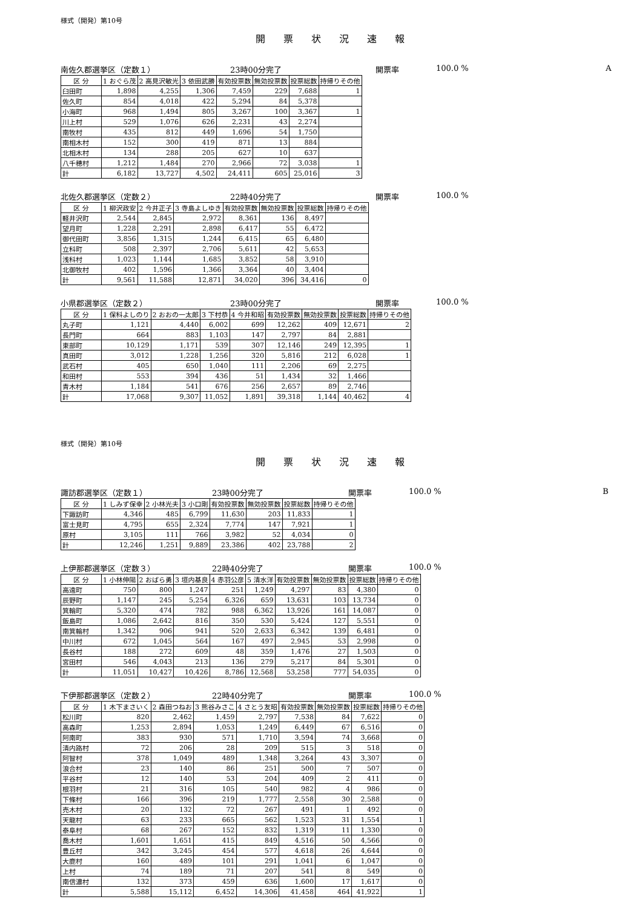様式（開発）第10号
開票状況速報
南佐久郡選挙区（定数１） 23時00分完了 開票率 100.0 % A
| 区 分 | 1 おぐら茂 | 2 高見沢敏光 | 3 依田武勝 | 有効投票数 | 無効投票数 | 投票総数 | 持帰りその他 |
| --- | --- | --- | --- | --- | --- | --- | --- |
| 臼田町 | 1,898 | 4,255 | 1,306 | 7,459 | 229 | 7,688 | 1 |
| 佐久町 | 854 | 4,018 | 422 | 5,294 | 84 | 5,378 | |
| 小海町 | 968 | 1,494 | 805 | 3,267 | 100 | 3,367 | 1 |
| 川上村 | 529 | 1,076 | 626 | 2,231 | 43 | 2,274 | |
| 南牧村 | 435 | 812 | 449 | 1,696 | 54 | 1,750 | |
| 南相木村 | 152 | 300 | 419 | 871 | 13 | 884 | |
| 北相木村 | 134 | 288 | 205 | 627 | 10 | 637 | |
| 八千穂村 | 1,212 | 1,484 | 270 | 2,966 | 72 | 3,038 | 1 |
| 計 | 6,182 | 13,727 | 4,502 | 24,411 | 605 | 25,016 | 3 |
北佐久郡選挙区（定数２） 22時40分完了 開票率 100.0 %
| 区 分 | 1 柳沢政安 | 2 今井正子 | 3 寺島よしゆき | 有効投票数 | 無効投票数 | 投票総数 | 持帰りその他 |
| --- | --- | --- | --- | --- | --- | --- | --- |
| 軽井沢町 | 2,544 | 2,845 | 2,972 | 8,361 | 136 | 8,497 | |
| 望月町 | 1,228 | 2,291 | 2,898 | 6,417 | 55 | 6,472 | |
| 御代田町 | 3,856 | 1,315 | 1,244 | 6,415 | 65 | 6,480 | |
| 立科町 | 508 | 2,397 | 2,706 | 5,611 | 42 | 5,653 | |
| 浅科村 | 1,023 | 1,144 | 1,685 | 3,852 | 58 | 3,910 | |
| 北御牧村 | 402 | 1,596 | 1,366 | 3,364 | 40 | 3,404 | |
| 計 | 9,561 | 11,588 | 12,871 | 34,020 | 396 | 34,416 | 0 |
小県郡選挙区（定数２） 23時00分完了 開票率 100.0 %
| 区 分 | 1 保科よしのり | 2 おおの一太郎 | 3 下村恭 | 4 今井和昭 | 有効投票数 | 無効投票数 | 投票総数 | 持帰りその他 |
| --- | --- | --- | --- | --- | --- | --- | --- | --- |
| 丸子町 | 1,121 | 4,440 | 6,002 | 699 | 12,262 | 409 | 12,671 | 2 |
| 長門町 | 664 | 883 | 1,103 | 147 | 2,797 | 84 | 2,881 | |
| 東部町 | 10,129 | 1,171 | 539 | 307 | 12,146 | 249 | 12,395 | 1 |
| 真田町 | 3,012 | 1,228 | 1,256 | 320 | 5,816 | 212 | 6,028 | 1 |
| 武石村 | 405 | 650 | 1,040 | 111 | 2,206 | 69 | 2,275 | |
| 和田村 | 553 | 394 | 436 | 51 | 1,434 | 32 | 1,466 | |
| 青木村 | 1,184 | 541 | 676 | 256 | 2,657 | 89 | 2,746 | |
| 計 | 17,068 | 9,307 | 11,052 | 1,891 | 39,318 | 1,144 | 40,462 | 4 |
様式（開発）第10号
開票状況速報
諏訪郡選挙区（定数１） 23時00分完了 開票率 100.0 % B
| 区 分 | 1 しみず保幸 | 2 小林光夫 | 3 小口剛 | 有効投票数 | 無効投票数 | 投票総数 | 持帰りその他 |
| --- | --- | --- | --- | --- | --- | --- | --- |
| 下諏訪町 | 4,346 | 485 | 6,799 | 11,630 | 203 | 11,833 | 1 |
| 富士見町 | 4,795 | 655 | 2,324 | 7,774 | 147 | 7,921 | 1 |
| 原村 | 3,105 | 111 | 766 | 3,982 | 52 | 4,034 | 0 |
| 計 | 12,246 | 1,251 | 9,889 | 23,386 | 402 | 23,788 | 2 |
上伊那郡選挙区（定数３） 22時40分完了 開票率 100.0 %
| 区 分 | 1 小林伸陽 | 2 おばら勇 | 3 垣内基良 | 4 赤羽公彦 | 5 清水洋 | 有効投票数 | 無効投票数 | 投票総数 | 持帰りその他 |
| --- | --- | --- | --- | --- | --- | --- | --- | --- | --- |
| 高遠町 | 750 | 800 | 1,247 | 251 | 1,249 | 4,297 | 83 | 4,380 | 0 |
| 辰野町 | 1,147 | 245 | 5,254 | 6,326 | 659 | 13,631 | 103 | 13,734 | 0 |
| 箕輪町 | 5,320 | 474 | 782 | 988 | 6,362 | 13,926 | 161 | 14,087 | 0 |
| 飯島町 | 1,086 | 2,642 | 816 | 350 | 530 | 5,424 | 127 | 5,551 | 0 |
| 南箕輪村 | 1,342 | 906 | 941 | 520 | 2,633 | 6,342 | 139 | 6,481 | 0 |
| 中川村 | 672 | 1,045 | 564 | 167 | 497 | 2,945 | 53 | 2,998 | 0 |
| 長谷村 | 188 | 272 | 609 | 48 | 359 | 1,476 | 27 | 1,503 | 0 |
| 宮田村 | 546 | 4,043 | 213 | 136 | 279 | 5,217 | 84 | 5,301 | 0 |
| 計 | 11,051 | 10,427 | 10,426 | 8,786 | 12,568 | 53,258 | 777 | 54,035 | 0 |
下伊那郡選挙区（定数２） 22時40分完了 開票率 100.0 %
| 区 分 | 1 木下まさいく | 2 森田つねお | 3 熊谷みさこ | 4 さとう友昭 | 有効投票数 | 無効投票数 | 投票総数 | 持帰りその他 |
| --- | --- | --- | --- | --- | --- | --- | --- | --- |
| 松川町 | 820 | 2,462 | 1,459 | 2,797 | 7,538 | 84 | 7,622 | 0 |
| 高森町 | 1,253 | 2,894 | 1,053 | 1,249 | 6,449 | 67 | 6,516 | 0 |
| 阿南町 | 383 | 930 | 571 | 1,710 | 3,594 | 74 | 3,668 | 0 |
| 清内路村 | 72 | 206 | 28 | 209 | 515 | 3 | 518 | 0 |
| 阿智村 | 378 | 1,049 | 489 | 1,348 | 3,264 | 43 | 3,307 | 0 |
| 浪合村 | 23 | 140 | 86 | 251 | 500 | 7 | 507 | 0 |
| 平谷村 | 12 | 140 | 53 | 204 | 409 | 2 | 411 | 0 |
| 根羽村 | 21 | 316 | 105 | 540 | 982 | 4 | 986 | 0 |
| 下條村 | 166 | 396 | 219 | 1,777 | 2,558 | 30 | 2,588 | 0 |
| 売木村 | 20 | 132 | 72 | 267 | 491 | 1 | 492 | 0 |
| 天龍村 | 63 | 233 | 665 | 562 | 1,523 | 31 | 1,554 | 1 |
| 泰阜村 | 68 | 267 | 152 | 832 | 1,319 | 11 | 1,330 | 0 |
| 喬木村 | 1,601 | 1,651 | 415 | 849 | 4,516 | 50 | 4,566 | 0 |
| 豊丘村 | 342 | 3,245 | 454 | 577 | 4,618 | 26 | 4,644 | 0 |
| 大鹿村 | 160 | 489 | 101 | 291 | 1,041 | 6 | 1,047 | 0 |
| 上村 | 74 | 189 | 71 | 207 | 541 | 8 | 549 | 0 |
| 南信濃村 | 132 | 373 | 459 | 636 | 1,600 | 17 | 1,617 | 0 |
| 計 | 5,588 | 15,112 | 6,452 | 14,306 | 41,458 | 464 | 41,922 | 1 |